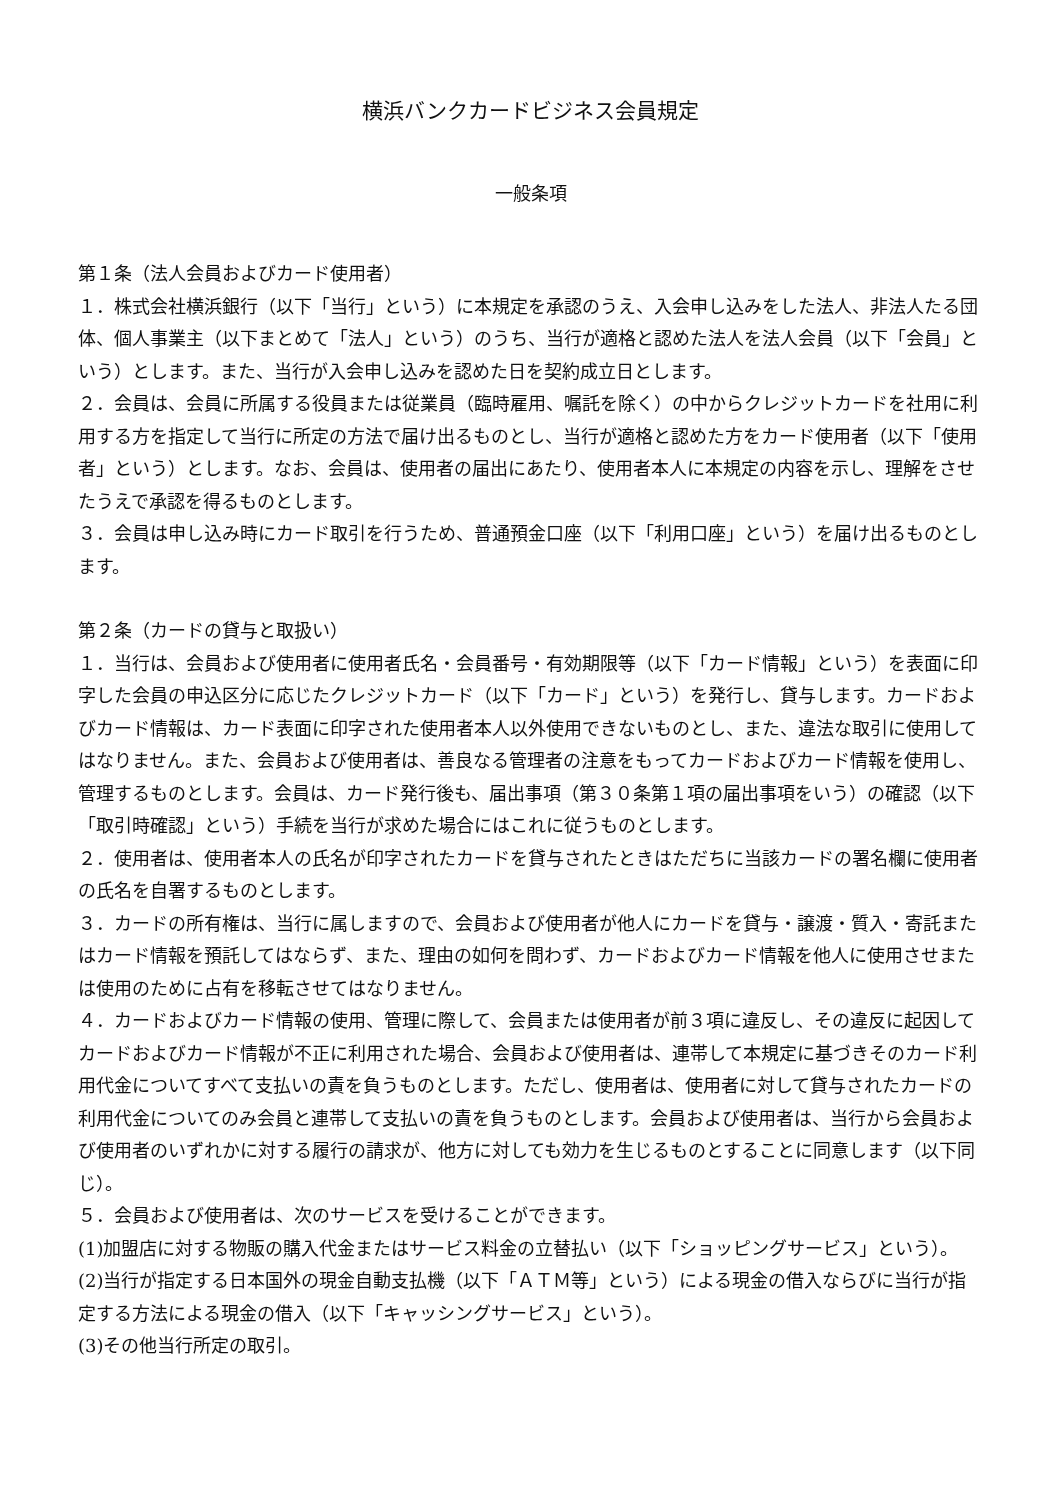横浜バンクカードビジネス会員規定
一般条項
第１条（法人会員およびカード使用者）
１．株式会社横浜銀行（以下「当行」という）に本規定を承認のうえ、入会申し込みをした法人、非法人たる団体、個人事業主（以下まとめて「法人」という）のうち、当行が適格と認めた法人を法人会員（以下「会員」という）とします。また、当行が入会申し込みを認めた日を契約成立日とします。
２．会員は、会員に所属する役員または従業員（臨時雇用、嘱託を除く）の中からクレジットカードを社用に利用する方を指定して当行に所定の方法で届け出るものとし、当行が適格と認めた方をカード使用者（以下「使用者」という）とします。なお、会員は、使用者の届出にあたり、使用者本人に本規定の内容を示し、理解をさせたうえで承認を得るものとします。
３．会員は申し込み時にカード取引を行うため、普通預金口座（以下「利用口座」という）を届け出るものとします。
第２条（カードの貸与と取扱い）
１．当行は、会員および使用者に使用者氏名・会員番号・有効期限等（以下「カード情報」という）を表面に印字した会員の申込区分に応じたクレジットカード（以下「カード」という）を発行し、貸与します。カードおよびカード情報は、カード表面に印字された使用者本人以外使用できないものとし、また、違法な取引に使用してはなりません。また、会員および使用者は、善良なる管理者の注意をもってカードおよびカード情報を使用し、管理するものとします。会員は、カード発行後も、届出事項（第３０条第１項の届出事項をいう）の確認（以下「取引時確認」という）手続を当行が求めた場合にはこれに従うものとします。
２．使用者は、使用者本人の氏名が印字されたカードを貸与されたときはただちに当該カードの署名欄に使用者の氏名を自署するものとします。
３．カードの所有権は、当行に属しますので、会員および使用者が他人にカードを貸与・譲渡・質入・寄託またはカード情報を預託してはならず、また、理由の如何を問わず、カードおよびカード情報を他人に使用させまたは使用のために占有を移転させてはなりません。
４．カードおよびカード情報の使用、管理に際して、会員または使用者が前３項に違反し、その違反に起因してカードおよびカード情報が不正に利用された場合、会員および使用者は、連帯して本規定に基づきそのカード利用代金についてすべて支払いの責を負うものとします。ただし、使用者は、使用者に対して貸与されたカードの利用代金についてのみ会員と連帯して支払いの責を負うものとします。会員および使用者は、当行から会員および使用者のいずれかに対する履行の請求が、他方に対しても効力を生じるものとすることに同意します（以下同じ）。
５．会員および使用者は、次のサービスを受けることができます。
(1)加盟店に対する物販の購入代金またはサービス料金の立替払い（以下「ショッピングサービス」という）。
(2)当行が指定する日本国外の現金自動支払機（以下「ＡＴＭ等」という）による現金の借入ならびに当行が指定する方法による現金の借入（以下「キャッシングサービス」という）。
(3)その他当行所定の取引。